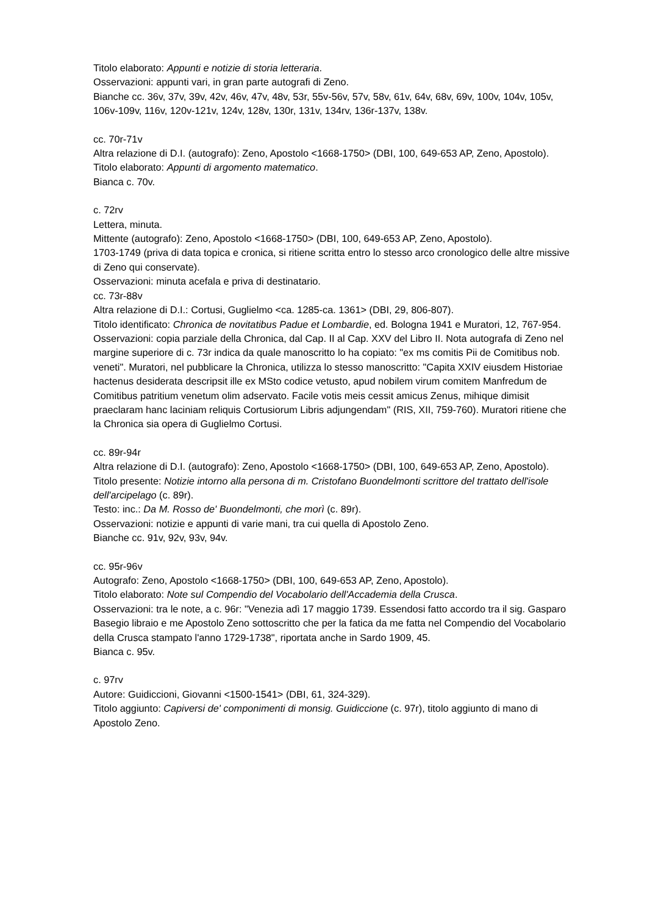Titolo elaborato: Appunti e notizie di storia letteraria.
Osservazioni: appunti vari, in gran parte autografi di Zeno.
Bianche cc. 36v, 37v, 39v, 42v, 46v, 47v, 48v, 53r, 55v-56v, 57v, 58v, 61v, 64v, 68v, 69v, 100v, 104v, 105v, 106v-109v, 116v, 120v-121v, 124v, 128v, 130r, 131v, 134rv, 136r-137v, 138v.
cc. 70r-71v
Altra relazione di D.I. (autografo): Zeno, Apostolo <1668-1750> (DBI, 100, 649-653 AP, Zeno, Apostolo).
Titolo elaborato: Appunti di argomento matematico.
Bianca c. 70v.
c. 72rv
Lettera, minuta.
Mittente (autografo): Zeno, Apostolo <1668-1750> (DBI, 100, 649-653 AP, Zeno, Apostolo).
1703-1749 (priva di data topica e cronica, si ritiene scritta entro lo stesso arco cronologico delle altre missive di Zeno qui conservate).
Osservazioni: minuta acefala e priva di destinatario.
cc. 73r-88v
Altra relazione di D.I.: Cortusi, Guglielmo <ca. 1285-ca. 1361> (DBI, 29, 806-807).
Titolo identificato: Chronica de novitatibus Padue et Lombardie, ed. Bologna 1941 e Muratori, 12, 767-954.
Osservazioni: copia parziale della Chronica, dal Cap. II al Cap. XXV del Libro II. Nota autografa di Zeno nel margine superiore di c. 73r indica da quale manoscritto lo ha copiato: "ex ms comitis Pii de Comitibus nob. veneti". Muratori, nel pubblicare la Chronica, utilizza lo stesso manoscritto: "Capita XXIV eiusdem Historiae hactenus desiderata descripsit ille ex MSto codice vetusto, apud nobilem virum comitem Manfredum de Comitibus patritium venetum olim adservato. Facile votis meis cessit amicus Zenus, mihique dimisit praeclaram hanc laciniam reliquis Cortusiorum Libris adjungendam" (RIS, XII, 759-760). Muratori ritiene che la Chronica sia opera di Guglielmo Cortusi.
cc. 89r-94r
Altra relazione di D.I. (autografo): Zeno, Apostolo <1668-1750> (DBI, 100, 649-653 AP, Zeno, Apostolo).
Titolo presente: Notizie intorno alla persona di m. Cristofano Buondelmonti scrittore del trattato dell'isole dell'arcipelago (c. 89r).
Testo: inc.: Da M. Rosso de' Buondelmonti, che morì (c. 89r).
Osservazioni: notizie e appunti di varie mani, tra cui quella di Apostolo Zeno.
Bianche cc. 91v, 92v, 93v, 94v.
cc. 95r-96v
Autografo: Zeno, Apostolo <1668-1750> (DBI, 100, 649-653 AP, Zeno, Apostolo).
Titolo elaborato: Note sul Compendio del Vocabolario dell'Accademia della Crusca.
Osservazioni: tra le note, a c. 96r: "Venezia adì 17 maggio 1739. Essendosi fatto accordo tra il sig. Gasparo Basegio libraio e me Apostolo Zeno sottoscritto che per la fatica da me fatta nel Compendio del Vocabolario della Crusca stampato l'anno 1729-1738", riportata anche in Sardo 1909, 45.
Bianca c. 95v.
c. 97rv
Autore: Guidiccioni, Giovanni <1500-1541> (DBI, 61, 324-329).
Titolo aggiunto: Capiversi de' componimenti di monsig. Guidiccione (c. 97r), titolo aggiunto di mano di Apostolo Zeno.